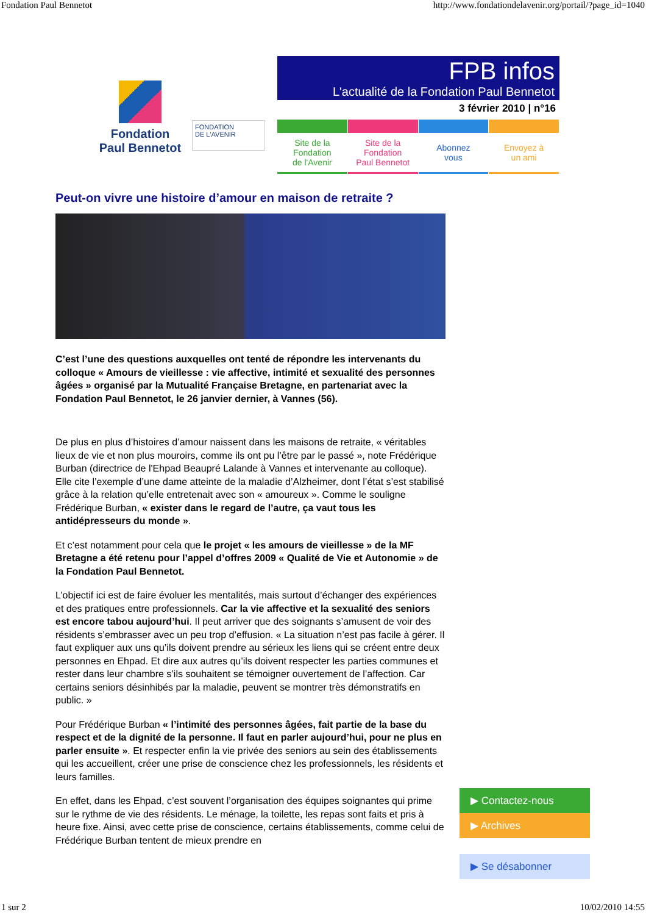Fondation Paul Bennetot http://www.fondationdelavenir.org/portail/?page_id=1040
Fondation
Paul Bennetot
FONDATION
DE L'AVENIR
FPB infos
L'actualité de la Fondation Paul Bennetot
3 février 2010 | n°16
Site de la
Fondation
de l'Avenir
Site de la
Fondation
Paul Bennetot
Abonnez
vous
Envoyez à
un ami
Peut-on vivre une histoire d’amour en maison de retraite ?
C’est l’une des questions auxquelles ont tenté de répondre les intervenants du colloque « Amours de vieillesse : vie affective, intimité et sexualité des personnes âgées » organisé par la Mutualité Française Bretagne, en partenariat avec la Fondation Paul Bennetot, le 26 janvier dernier, à Vannes (56).
De plus en plus d’histoires d’amour naissent dans les maisons de retraite, « véritables lieux de vie et non plus mouroirs, comme ils ont pu l’être par le passé », note Frédérique Burban (directrice de l'Ehpad Beaupré Lalande à Vannes et intervenante au colloque). Elle cite l’exemple d’une dame atteinte de la maladie d’Alzheimer, dont l’état s’est stabilisé grâce à la relation qu’elle entretenait avec son « amoureux ». Comme le souligne Frédérique Burban, « exister dans le regard de l’autre, ça vaut tous les antidépresseurs du monde ».
Et c’est notamment pour cela que le projet « les amours de vieillesse » de la MF Bretagne a été retenu pour l’appel d’offres 2009 « Qualité de Vie et Autonomie » de la Fondation Paul Bennetot.
L’objectif ici est de faire évoluer les mentalités, mais surtout d’échanger des expériences et des pratiques entre professionnels. Car la vie affective et la sexualité des seniors est encore tabou aujourd’hui. Il peut arriver que des soignants s’amusent de voir des résidents s’embrasser avec un peu trop d’effusion. « La situation n’est pas facile à gérer. Il faut expliquer aux uns qu’ils doivent prendre au sérieux les liens qui se créent entre deux personnes en Ehpad. Et dire aux autres qu’ils doivent respecter les parties communes et rester dans leur chambre s’ils souhaitent se témoigner ouvertement de l’affection. Car certains seniors désinhibés par la maladie, peuvent se montrer très démonstratifs en public. »
Pour Frédérique Burban « l’intimité des personnes âgées, fait partie de la base du respect et de la dignité de la personne. Il faut en parler aujourd’hui, pour ne plus en parler ensuite ». Et respecter enfin la vie privée des seniors au sein des établissements qui les accueillent, créer une prise de conscience chez les professionnels, les résidents et leurs familles.
En effet, dans les Ehpad, c’est souvent l’organisation des équipes soignantes qui prime sur le rythme de vie des résidents. Le ménage, la toilette, les repas sont faits et pris à heure fixe. Ainsi, avec cette prise de conscience, certains établissements, comme celui de Frédérique Burban tentent de mieux prendre en
▶ Contactez-nous
▶ Archives
▶ Se désabonner
1 sur 2 10/02/2010 14:55